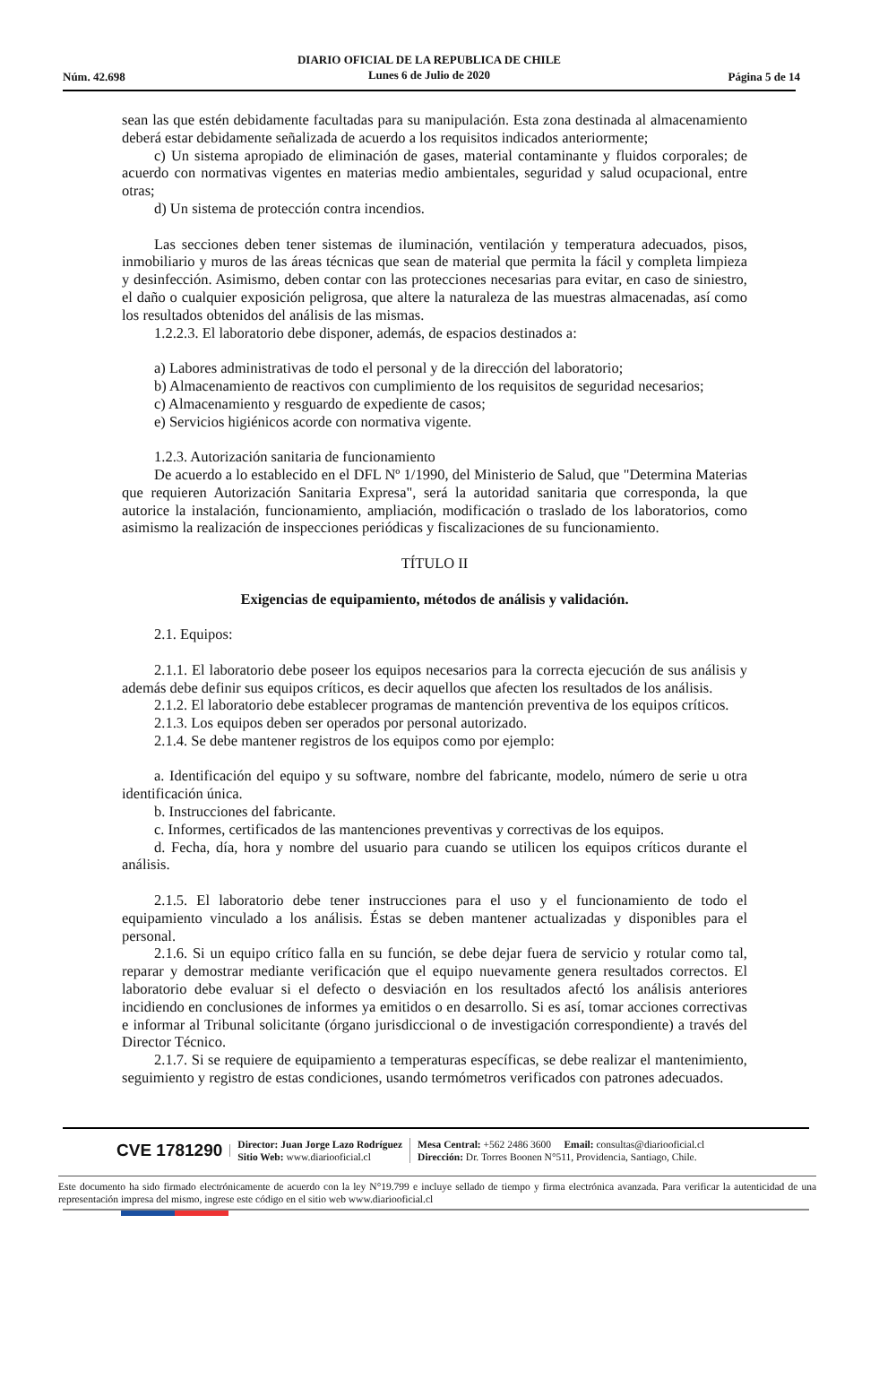DIARIO OFICIAL DE LA REPUBLICA DE CHILE
Lunes 6 de Julio de 2020
Núm. 42.698 Página 5 de 14
sean las que estén debidamente facultadas para su manipulación. Esta zona destinada al almacenamiento deberá estar debidamente señalizada de acuerdo a los requisitos indicados anteriormente;
c) Un sistema apropiado de eliminación de gases, material contaminante y fluidos corporales; de acuerdo con normativas vigentes en materias medio ambientales, seguridad y salud ocupacional, entre otras;
d) Un sistema de protección contra incendios.
Las secciones deben tener sistemas de iluminación, ventilación y temperatura adecuados, pisos, inmobiliario y muros de las áreas técnicas que sean de material que permita la fácil y completa limpieza y desinfección. Asimismo, deben contar con las protecciones necesarias para evitar, en caso de siniestro, el daño o cualquier exposición peligrosa, que altere la naturaleza de las muestras almacenadas, así como los resultados obtenidos del análisis de las mismas.
1.2.2.3. El laboratorio debe disponer, además, de espacios destinados a:
a) Labores administrativas de todo el personal y de la dirección del laboratorio;
b) Almacenamiento de reactivos con cumplimiento de los requisitos de seguridad necesarios;
c) Almacenamiento y resguardo de expediente de casos;
e) Servicios higiénicos acorde con normativa vigente.
1.2.3. Autorización sanitaria de funcionamiento
De acuerdo a lo establecido en el DFL Nº 1/1990, del Ministerio de Salud, que "Determina Materias que requieren Autorización Sanitaria Expresa", será la autoridad sanitaria que corresponda, la que autorice la instalación, funcionamiento, ampliación, modificación o traslado de los laboratorios, como asimismo la realización de inspecciones periódicas y fiscalizaciones de su funcionamiento.
TÍTULO II
Exigencias de equipamiento, métodos de análisis y validación.
2.1. Equipos:
2.1.1. El laboratorio debe poseer los equipos necesarios para la correcta ejecución de sus análisis y además debe definir sus equipos críticos, es decir aquellos que afecten los resultados de los análisis.
2.1.2. El laboratorio debe establecer programas de mantención preventiva de los equipos críticos.
2.1.3. Los equipos deben ser operados por personal autorizado.
2.1.4. Se debe mantener registros de los equipos como por ejemplo:
a. Identificación del equipo y su software, nombre del fabricante, modelo, número de serie u otra identificación única.
b. Instrucciones del fabricante.
c. Informes, certificados de las mantenciones preventivas y correctivas de los equipos.
d. Fecha, día, hora y nombre del usuario para cuando se utilicen los equipos críticos durante el análisis.
2.1.5. El laboratorio debe tener instrucciones para el uso y el funcionamiento de todo el equipamiento vinculado a los análisis. Éstas se deben mantener actualizadas y disponibles para el personal.
2.1.6. Si un equipo crítico falla en su función, se debe dejar fuera de servicio y rotular como tal, reparar y demostrar mediante verificación que el equipo nuevamente genera resultados correctos. El laboratorio debe evaluar si el defecto o desviación en los resultados afectó los análisis anteriores incidiendo en conclusiones de informes ya emitidos o en desarrollo. Si es así, tomar acciones correctivas e informar al Tribunal solicitante (órgano jurisdiccional o de investigación correspondiente) a través del Director Técnico.
2.1.7. Si se requiere de equipamiento a temperaturas específicas, se debe realizar el mantenimiento, seguimiento y registro de estas condiciones, usando termómetros verificados con patrones adecuados.
CVE 1781290 Director: Juan Jorge Lazo Rodríguez
Sitio Web: www.diariooficial.cl Mesa Central: +562 2486 3600 Email: consultas@diariooficial.cl
Dirección: Dr. Torres Boonen N°511, Providencia, Santiago, Chile.
Este documento ha sido firmado electrónicamente de acuerdo con la ley N°19.799 e incluye sellado de tiempo y firma electrónica avanzada. Para verificar la autenticidad de una representación impresa del mismo, ingrese este código en el sitio web www.diariooficial.cl